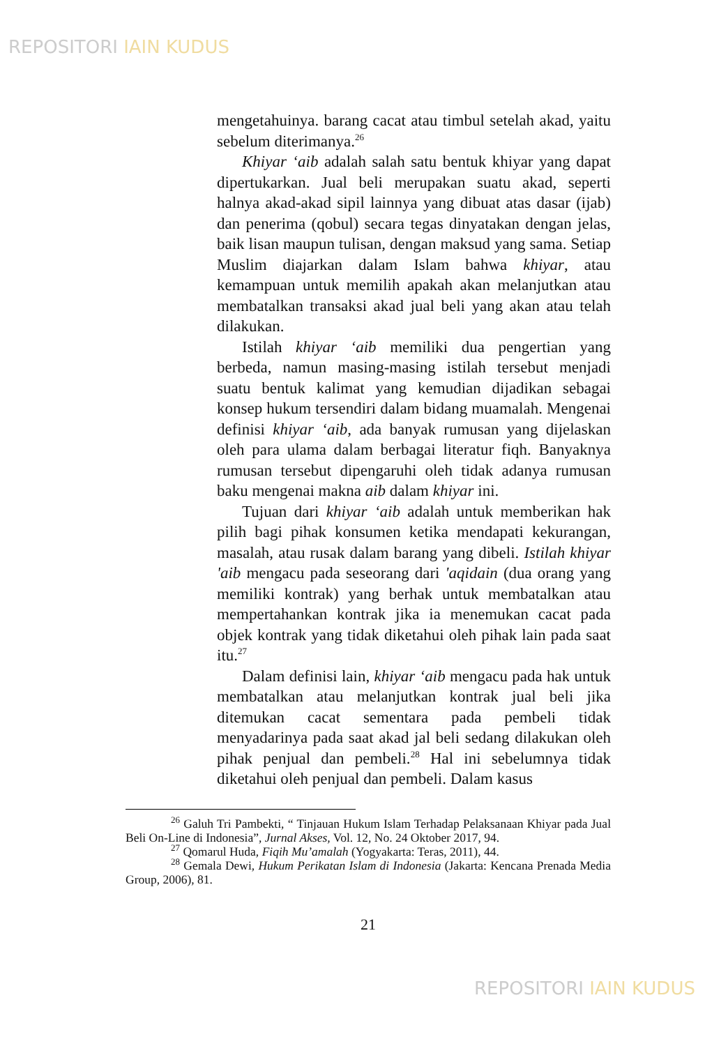REPOSITORI IAIN KUDUS
mengetahuinya. barang cacat atau timbul setelah akad, yaitu sebelum diterimanya.<sup>26</sup>
Khiyar ‘aib adalah salah satu bentuk khiyar yang dapat dipertukarkan. Jual beli merupakan suatu akad, seperti halnya akad-akad sipil lainnya yang dibuat atas dasar (ijab) dan penerima (qobul) secara tegas dinyatakan dengan jelas, baik lisan maupun tulisan, dengan maksud yang sama. Setiap Muslim diajarkan dalam Islam bahwa khiyar, atau kemampuan untuk memilih apakah akan melanjutkan atau membatalkan transaksi akad jual beli yang akan atau telah dilakukan.
Istilah khiyar ‘aib memiliki dua pengertian yang berbeda, namun masing-masing istilah tersebut menjadi suatu bentuk kalimat yang kemudian dijadikan sebagai konsep hukum tersendiri dalam bidang muamalah. Mengenai definisi khiyar ‘aib, ada banyak rumusan yang dijelaskan oleh para ulama dalam berbagai literatur fiqh. Banyaknya rumusan tersebut dipengaruhi oleh tidak adanya rumusan baku mengenai makna aib dalam khiyar ini.
Tujuan dari khiyar ‘aib adalah untuk memberikan hak pilih bagi pihak konsumen ketika mendapati kekurangan, masalah, atau rusak dalam barang yang dibeli. Istilah khiyar 'aib mengacu pada seseorang dari 'aqidain (dua orang yang memiliki kontrak) yang berhak untuk membatalkan atau mempertahankan kontrak jika ia menemukan cacat pada objek kontrak yang tidak diketahui oleh pihak lain pada saat itu.<sup>27</sup>
Dalam definisi lain, khiyar ‘aib mengacu pada hak untuk membatalkan atau melanjutkan kontrak jual beli jika ditemukan cacat sementara pada pembeli tidak menyadarinya pada saat akad jal beli sedang dilakukan oleh pihak penjual dan pembeli.<sup>28</sup> Hal ini sebelumnya tidak diketahui oleh penjual dan pembeli. Dalam kasus
<sup>26</sup> Galuh Tri Pambekti, “ Tinjauan Hukum Islam Terhadap Pelaksanaan Khiyar pada Jual Beli On-Line di Indonesia”, Jurnal Akses, Vol. 12, No. 24 Oktober 2017, 94.
<sup>27</sup> Qomarul Huda, Fiqih Mu’amalah (Yogyakarta: Teras, 2011), 44.
<sup>28</sup> Gemala Dewi, Hukum Perikatan Islam di Indonesia (Jakarta: Kencana Prenada Media Group, 2006), 81.
21
REPOSITORI IAIN KUDUS